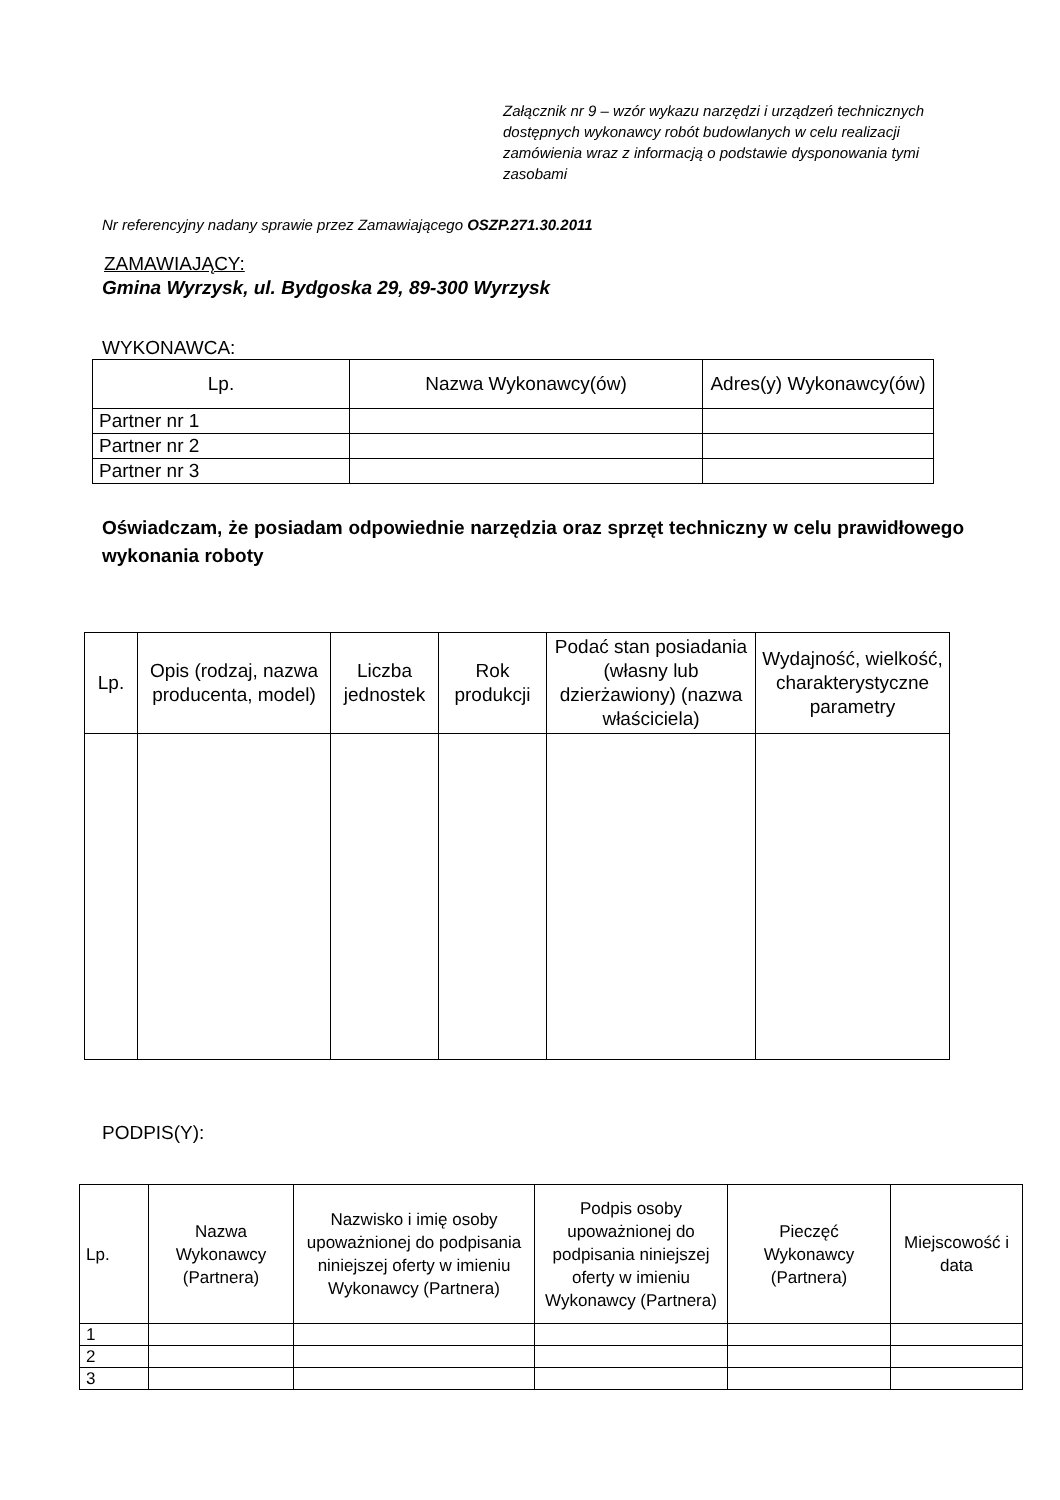Załącznik nr 9 – wzór wykazu narzędzi i urządzeń technicznych dostępnych wykonawcy robót budowlanych w celu realizacji zamówienia wraz z informacją o podstawie dysponowania tymi zasobami
Nr referencyjny nadany sprawie przez Zamawiającego OSZP.271.30.2011
ZAMAWIAJĄCY:
Gmina Wyrzysk, ul. Bydgoska 29, 89-300 Wyrzysk
WYKONAWCA:
| Lp. | Nazwa Wykonawcy(ów) | Adres(y) Wykonawcy(ów) |
| --- | --- | --- |
| Partner nr 1 | | |
| Partner nr 2 | | |
| Partner nr 3 | | |
Oświadczam, że posiadam odpowiednie narzędzia oraz sprzęt techniczny w celu prawidłowego wykonania roboty
| Lp. | Opis (rodzaj, nazwa producenta, model) | Liczba jednostek | Rok produkcji | Podać stan posiadania (własny lub dzierżawiony) (nazwa właściciela) | Wydajność, wielkość, charakterystyczne parametry |
| --- | --- | --- | --- | --- | --- |
PODPIS(Y):
| Lp. | Nazwa Wykonawcy (Partnera) | Nazwisko i imię osoby upoważnionej do podpisania niniejszej oferty w imieniu Wykonawcy (Partnera) | Podpis osoby upoważnionej do podpisania niniejszej oferty w imieniu Wykonawcy (Partnera) | Pieczęć Wykonawcy (Partnera) | Miejscowość i data |
| --- | --- | --- | --- | --- | --- |
| 1 | | | | | |
| 2 | | | | | |
| 3 | | | | | |